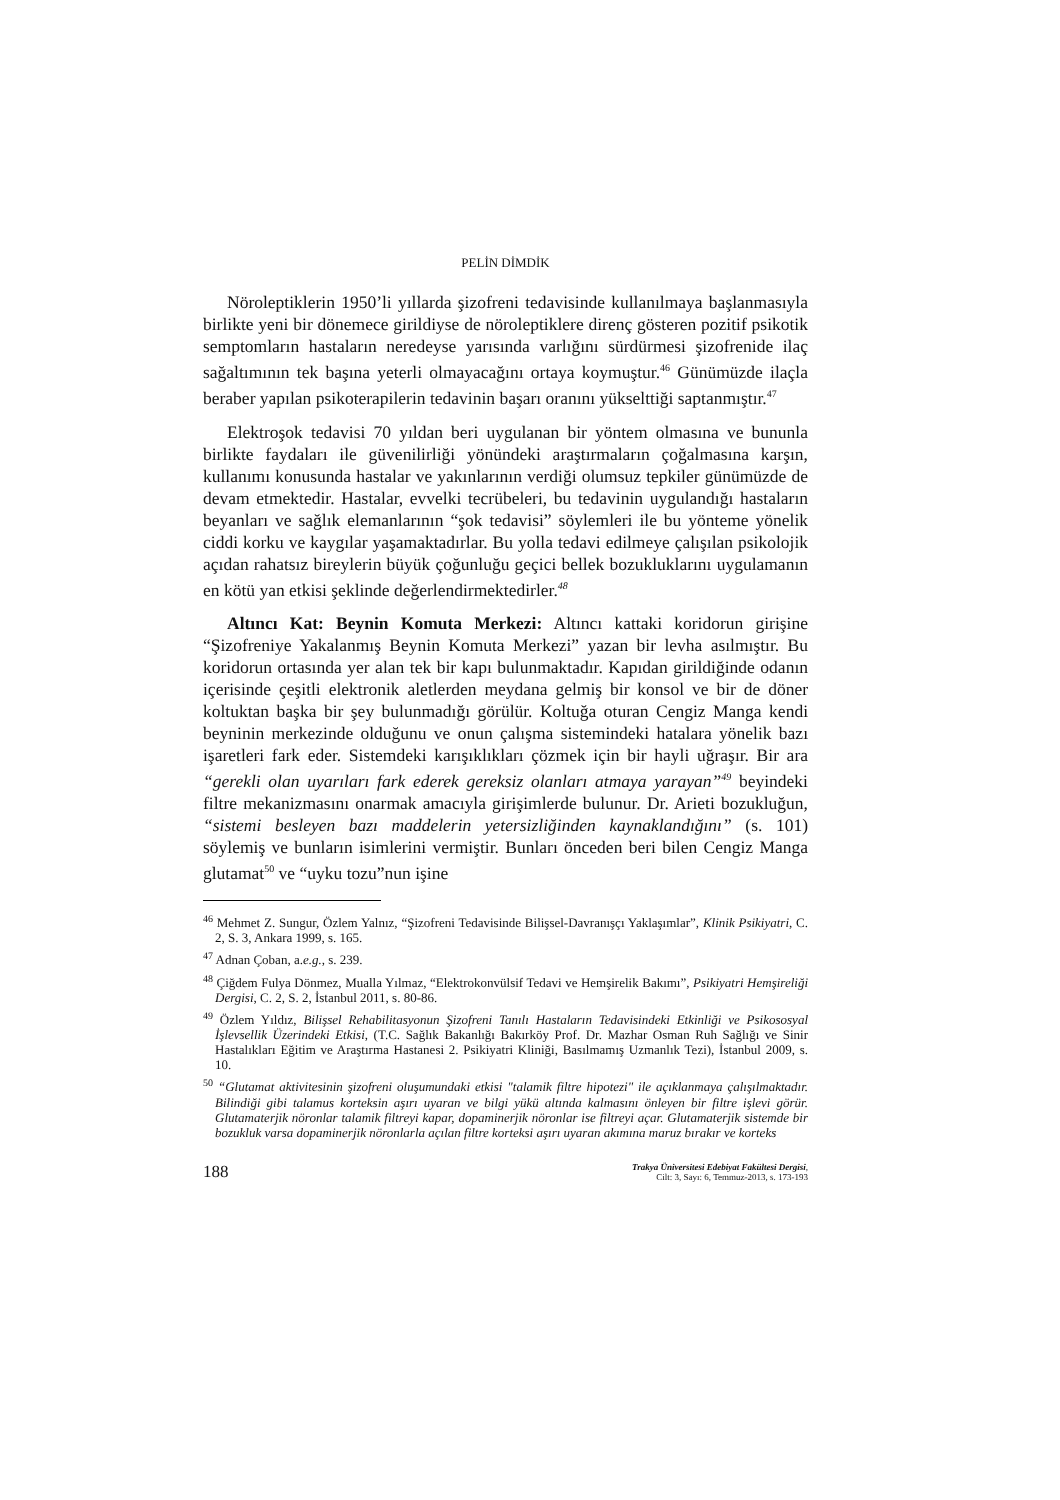PELİN DİMDİK
Nöroleptiklerin 1950’li yıllarda şizofreni tedavisinde kullanılmaya başlanmasıyla birlikte yeni bir dönemece girildiyse de nöroleptiklere direnç gösteren pozitif psikotik semptomların hastaların neredeyse yarısında varlığını sürdürmesi şizofrenide ilaç sağaltımının tek başına yeterli olmayacağını ortaya koymuştur.<sup>46</sup> Günümüzde ilaçla beraber yapılan psikoterapilerin tedavinin başarı oranını yükselttiği saptanmıştır.<sup>47</sup>
Elektroşok tedavisi 70 yıldan beri uygulanan bir yöntem olmasına ve bununla birlikte faydaları ile güvenilirliği yönündeki araştırmaların çoğalmasına karşın, kullanımı konusunda hastalar ve yakınlarının verdiği olumsuz tepkiler günümüzde de devam etmektedir. Hastalar, evvelki tecrübeleri, bu tedavinin uygulandığı hastaların beyanları ve sağlık elemanlarının “şok tedavisi” söylemleri ile bu yönteme yönelik ciddi korku ve kaygılar yaşamaktadırlar. Bu yolla tedavi edilmeye çalışılan psikolojik açıdan rahatsız bireylerin büyük çoğunluğu geçici bellek bozukluklarını uygulamanın en kötü yan etkisi şeklinde değerlendirmektedirler.<sup>48</sup>
Altıncı Kat: Beynin Komuta Merkezi: Altıncı kattaki koridorun girişine “Şizofreniye Yakalanmış Beynin Komuta Merkezi” yazan bir levha asılmıştır. Bu koridorun ortasında yer alan tek bir kapı bulunmaktadır. Kapıdan girildiğinde odanın içerisinde çeşitli elektronik aletlerden meydana gelmiş bir konsol ve bir de döner koltuktan başka bir şey bulunmadığı görülür. Koltuğa oturan Cengiz Manga kendi beyninin merkezinde olduğunu ve onun çalışma sistemindeki hatalara yönelik bazı işaretleri fark eder. Sistemdeki karışıklıkları çözmek için bir hayli uğraşır. Bir ara “gerekli olan uyarıları fark ederek gereksiz olanları atmaya yarayan”<sup>49</sup> beyindeki filtre mekanizmasını onarmak amacıyla girişimlerde bulunur. Dr. Arieti bozukluğun, “sistemi besleyen bazı maddelerin yetersizliğinden kaynaklandığını” (s. 101) söylemiş ve bunların isimlerini vermiştir. Bunları önceden beri bilen Cengiz Manga glutamat<sup>50</sup> ve “uyku tozu”nun işine
<sup>46</sup> Mehmet Z. Sungur, Özlem Yalnız, “Şizofreni Tedavisinde Bilişsel-Davranışçı Yaklaşımlar”, Klinik Psikiyatri, C. 2, S. 3, Ankara 1999, s. 165.
<sup>47</sup> Adnan Çoban, a.e.g., s. 239.
<sup>48</sup> Çiğdem Fulya Dönmez, Mualla Yılmaz, “Elektrokonvülsif Tedavi ve Hemşirelik Bakımı”, Psikiyatri Hemşireliği Dergisi, C. 2, S. 2, İstanbul 2011, s. 80-86.
<sup>49</sup> Özlem Yıldız, Bilişsel Rehabilitasyonun Şizofreni Tanılı Hastaların Tedavisindeki Etkinliği ve Psikososyal İşlevsellik Üzerindeki Etkisi, (T.C. Sağlık Bakanlığı Bakırköy Prof. Dr. Mazhar Osman Ruh Sağlığı ve Sinir Hastalıkları Eğitim ve Araştırma Hastanesi 2. Psikiyatri Kliniği, Basılmamış Uzmanlık Tezi), İstanbul 2009, s. 10.
<sup>50</sup> “Glutamat aktivitesinin şizofreni oluşumundaki etkisi "talamik filtre hipotezi" ile açıklanmaya çalışılmaktadır. Bilindiği gibi talamus korteksin aşırı uyaran ve bilgi yükü altında kalmasını önleyen bir filtre işlevi görür. Glutamaterjik nöronlar talamik filtreyi kapar, dopaminerjik nöronlar ise filtreyi açar. Glutamaterjik sistemde bir bozukluk varsa dopaminerjik nöronlarla açılan filtre korteksi aşırı uyaran akımına maruz bırakır ve korteks
188
Trakya Üniversitesi Edebiyat Fakültesi Dergisi,
Cilt: 3, Sayı: 6, Temmuz-2013, s. 173-193